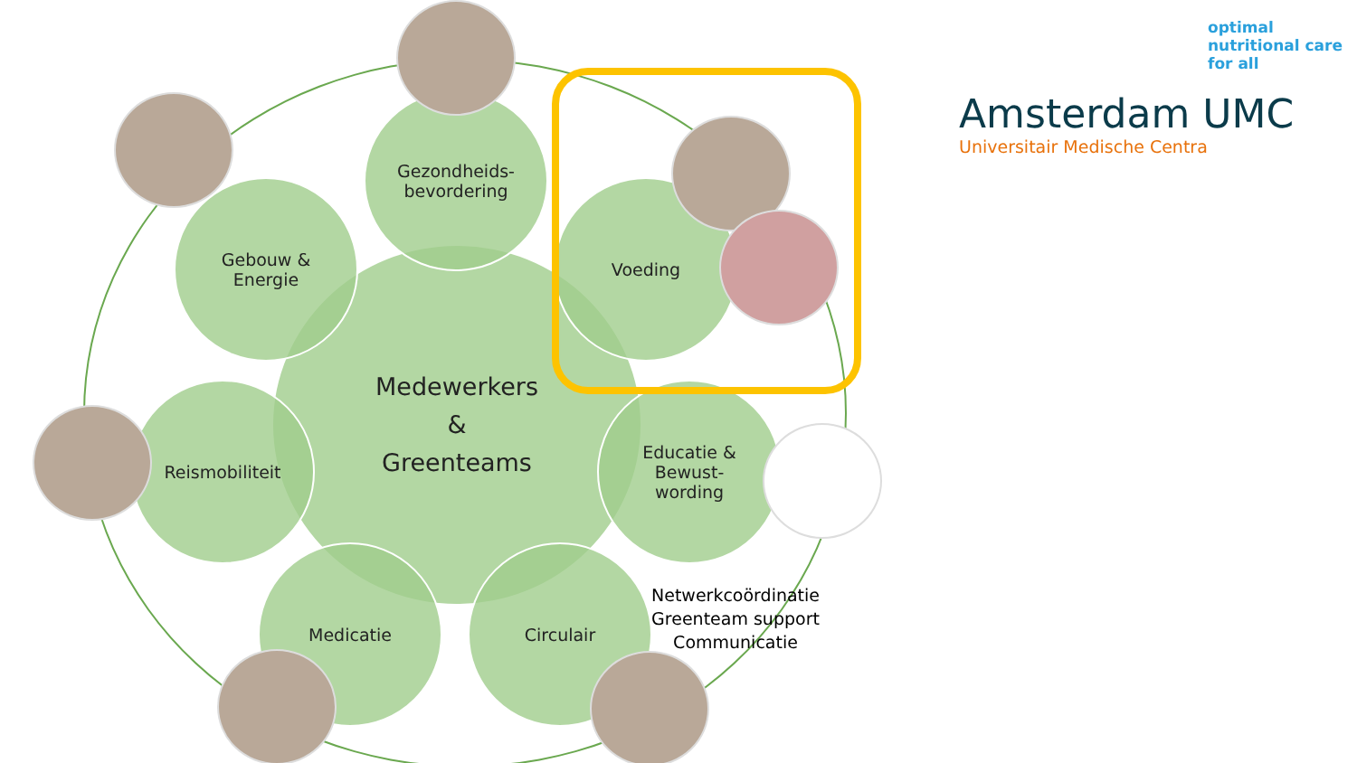Medewerkers
&
Greenteams
Gezondheids-
bevordering
Gebouw &
Energie
Voeding
Reismobiliteit
Educatie &
Bewust-
wording
Medicatie Circulair
optimal
nutritional care
for all
Amsterdam UMC
Universitair Medische Centra
Netwerkcoördinatie
Greenteam support
Communicatie